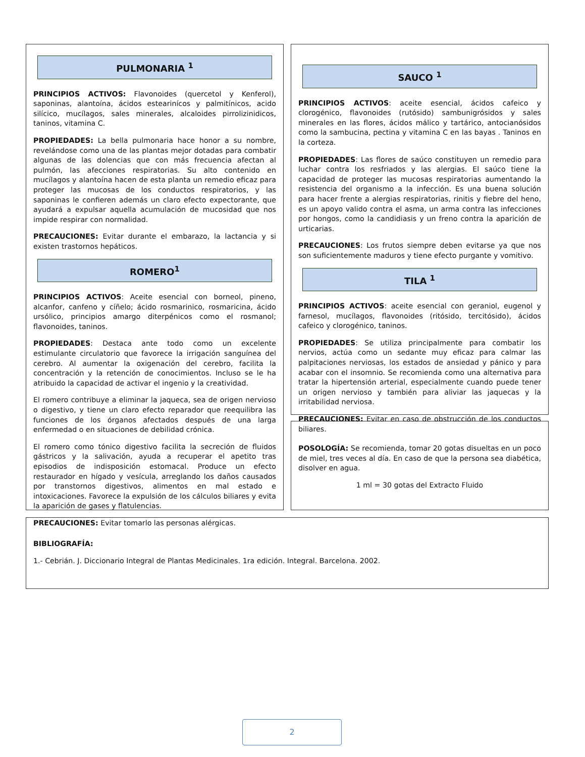PULMONARIA <sup>1</sup>
PRINCIPIOS ACTIVOS: Flavonoides (quercetol y Kenferol), saponinas, alantoína, ácidos estearinícos y palmitínicos, acido silícico, mucílagos, sales minerales, alcaloides pirrolizinidicos, taninos, vitamina C.
PROPIEDADES: La bella pulmonaria hace honor a su nombre, revelándose como una de las plantas mejor dotadas para combatir algunas de las dolencias que con más frecuencia afectan al pulmón, las afecciones respiratorias. Su alto contenido en mucílagos y alantoína hacen de esta planta un remedio eficaz para proteger las mucosas de los conductos respiratorios, y las saponinas le confieren además un claro efecto expectorante, que ayudará a expulsar aquella acumulación de mucosidad que nos impide respirar con normalidad.
PRECAUCIONES: Evitar durante el embarazo, la lactancia y si existen trastornos hepáticos.
ROMERO<sup>1</sup>
PRINCIPIOS ACTIVOS: Aceite esencial con borneol, pineno, alcanfor, canfeno y cíñelo; ácido rosmarinico, rosmaricina, ácido ursólico, principios amargo diterpénicos como el rosmanol; flavonoides, taninos.
PROPIEDADES: Destaca ante todo como un excelente estimulante circulatorio que favorece la irrigación sanguínea del cerebro. Al aumentar la oxigenación del cerebro, facilita la concentración y la retención de conocimientos. Incluso se le ha atribuido la capacidad de activar el ingenio y la creatividad.
El romero contribuye a eliminar la jaqueca, sea de origen nervioso o digestivo, y tiene un claro efecto reparador que reequilibra las funciones de los órganos afectados después de una larga enfermedad o en situaciones de debilidad crónica.
El romero como tónico digestivo facilita la secreción de fluidos gástricos y la salivación, ayuda a recuperar el apetito tras episodios de indisposición estomacal. Produce un efecto restaurador en hígado y vesícula, arreglando los daños causados por transtornos digestivos, alimentos en mal estado e intoxicaciones. Favorece la expulsión de los cálculos biliares y evita la aparición de gases y flatulencias.
PRECAUCIONES: Evitar tomarlo las personas alérgicas.
SAUCO <sup>1</sup>
PRINCIPIOS ACTIVOS: aceite esencial, ácidos cafeico y clorogénico, flavonoides (rutósido) sambunigrósidos y sales minerales en las flores, ácidos málico y tartárico, antocianósidos como la sambucina, pectina y vitamina C en las bayas . Taninos en la corteza.
PROPIEDADES: Las flores de saúco constituyen un remedio para luchar contra los resfriados y las alergias. El saúco tiene la capacidad de proteger las mucosas respiratorias aumentando la resistencia del organismo a la infección. Es una buena solución para hacer frente a alergias respiratorias, rinitis y fiebre del heno, es un apoyo valido contra el asma, un arma contra las infecciones por hongos, como la candidiasis y un freno contra la aparición de urticarias.
PRECAUCIONES: Los frutos siempre deben evitarse ya que nos son suficientemente maduros y tiene efecto purgante y vomitivo.
TILA <sup>1</sup>
PRINCIPIOS ACTIVOS: aceite esencial con geraniol, eugenol y farnesol, mucílagos, flavonoides (ritósido, tercitósido), ácidos cafeico y clorogénico, taninos.
PROPIEDADES: Se utiliza principalmente para combatir los nervios, actúa como un sedante muy eficaz para calmar las palpitaciones nerviosas, los estados de ansiedad y pánico y para acabar con el insomnio. Se recomienda como una alternativa para tratar la hipertensión arterial, especialmente cuando puede tener un origen nervioso y también para aliviar las jaquecas y la irritabilidad nerviosa.
PRECAUCIONES: Evitar en caso de obstrucción de los conductos biliares.
POSOLOGÍA: Se recomienda, tomar 20 gotas disueltas en un poco de miel, tres veces al día. En caso de que la persona sea diabética, disolver en agua.
1 ml = 30 gotas del Extracto Fluido
BIBLIOGRAFÍA:
1.- Cebrián. J. Diccionario Integral de Plantas Medicinales. 1ra edición. Integral. Barcelona. 2002.
2